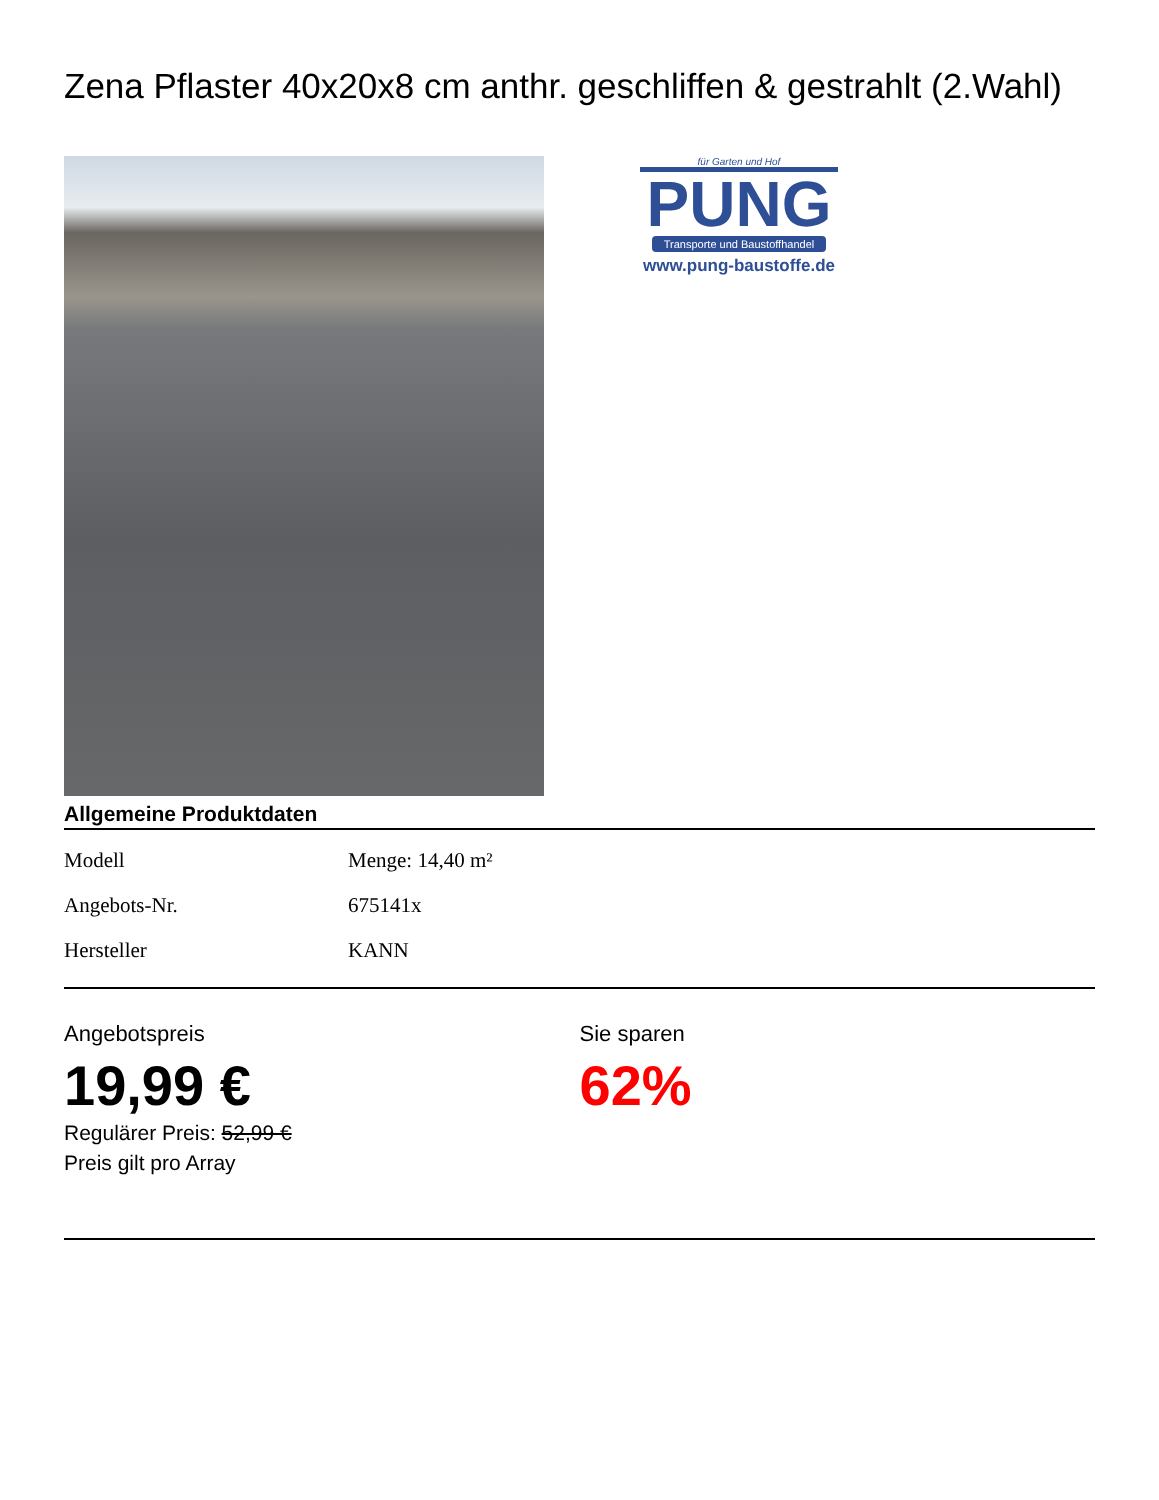Zena Pflaster 40x20x8 cm anthr. geschliffen & gestrahlt (2.Wahl)
für Garten und Hof
PUNG
Transporte und Baustoffhandel
www.pung-baustoffe.de
Allgemeine Produktdaten
| Modell | Menge: 14,40 m² |
| Angebots-Nr. | 675141x |
| Hersteller | KANN |
Angebotspreis
19,99 €
Regulärer Preis: 52,99 €
Preis gilt pro Array
Sie sparen
62%